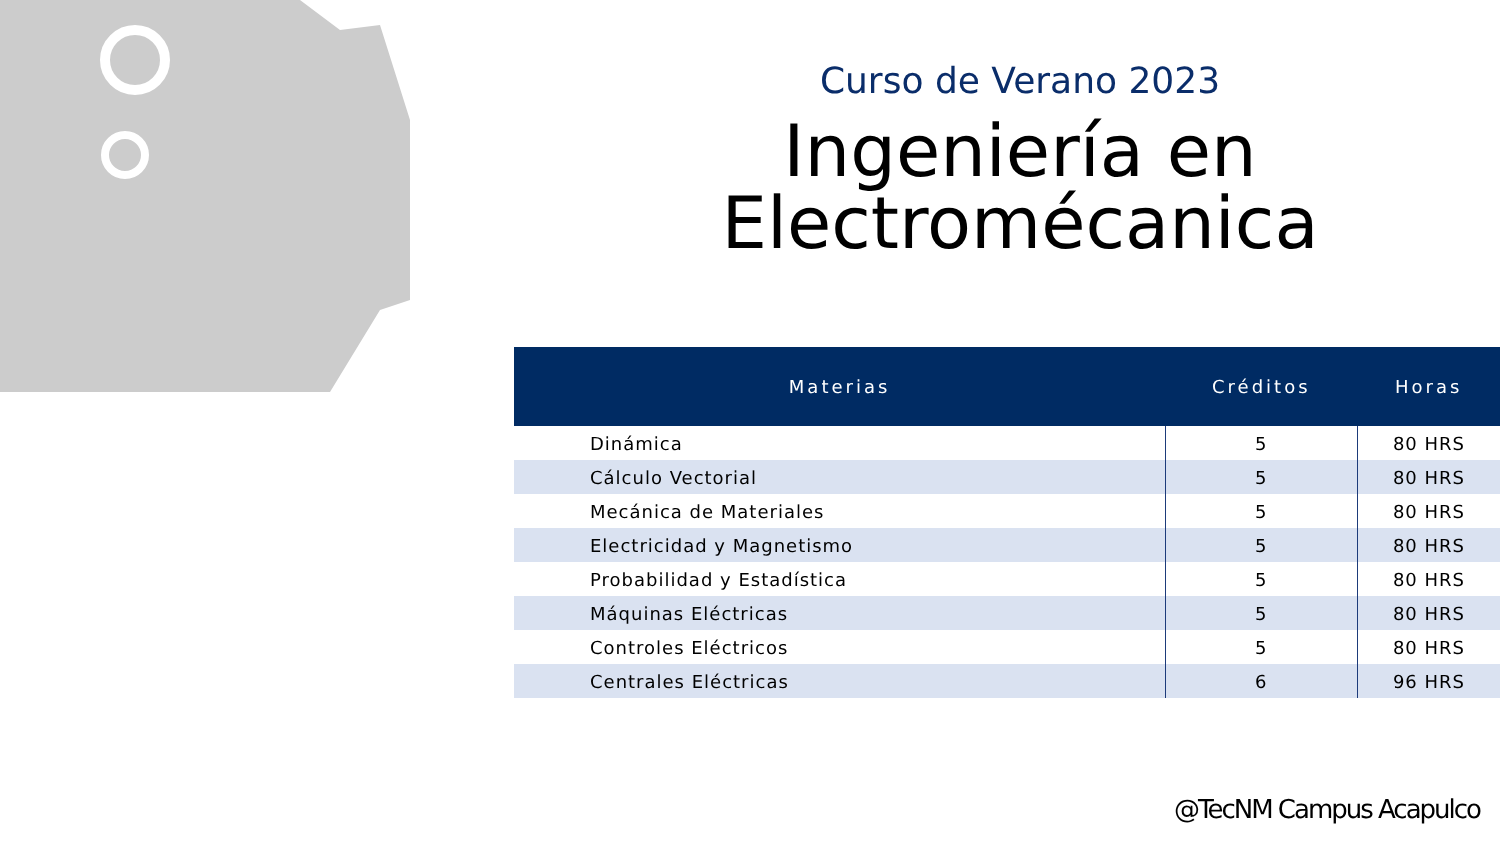Curso de Verano 2023
Ingeniería en
Electromécanica
| Materias | Créditos | Horas |
| --- | --- | --- |
| Dinámica | 5 | 80 HRS |
| Cálculo Vectorial | 5 | 80 HRS |
| Mecánica de Materiales | 5 | 80 HRS |
| Electricidad y Magnetismo | 5 | 80 HRS |
| Probabilidad y Estadística | 5 | 80 HRS |
| Máquinas Eléctricas | 5 | 80 HRS |
| Controles Eléctricos | 5 | 80 HRS |
| Centrales Eléctricas | 6 | 96 HRS |
@TecNM Campus Acapulco